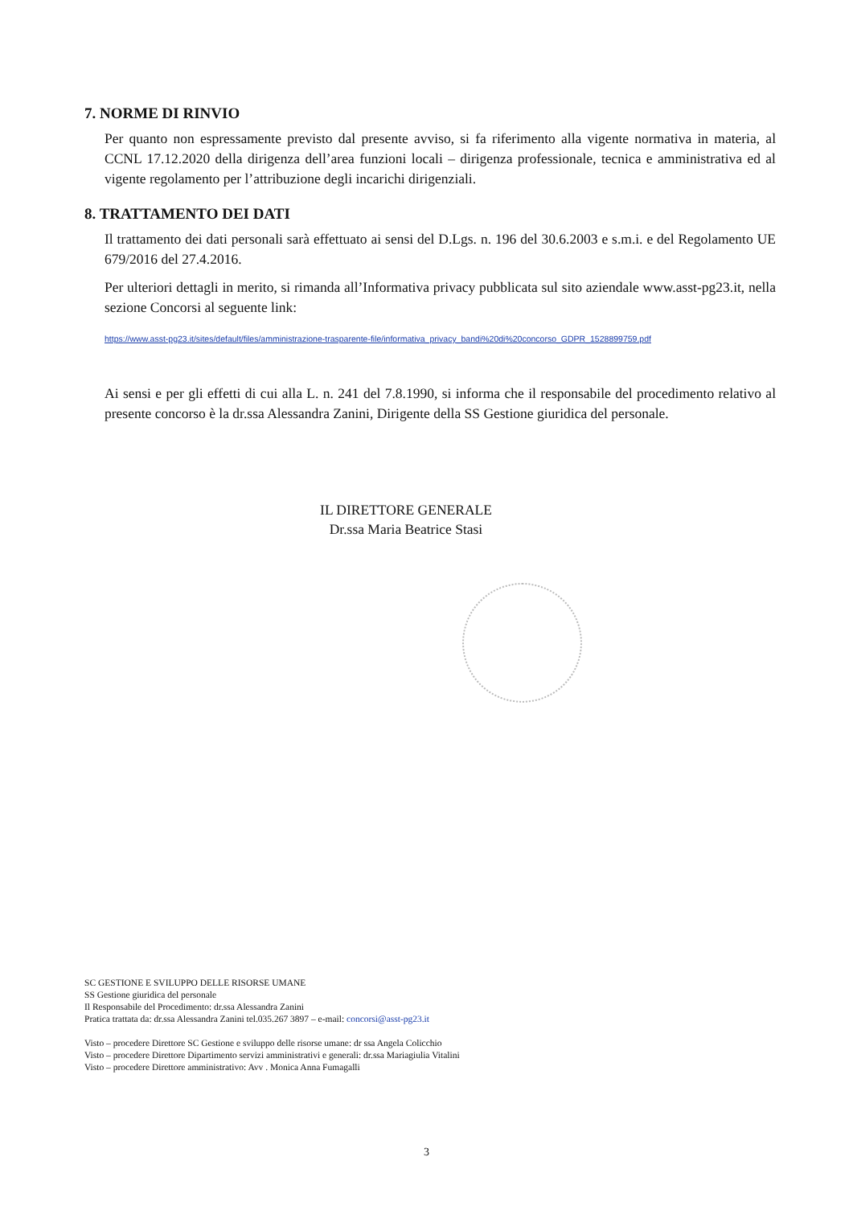7. NORME DI RINVIO
Per quanto non espressamente previsto dal presente avviso, si fa riferimento alla vigente normativa in materia, al CCNL 17.12.2020 della dirigenza dell’area funzioni locali – dirigenza professionale, tecnica e amministrativa ed al vigente regolamento per l’attribuzione degli incarichi dirigenziali.
8. TRATTAMENTO DEI DATI
Il trattamento dei dati personali sarà effettuato ai sensi del D.Lgs. n. 196 del 30.6.2003 e s.m.i. e del Regolamento UE 679/2016 del 27.4.2016.
Per ulteriori dettagli in merito, si rimanda all’Informativa privacy pubblicata sul sito aziendale www.asst-pg23.it, nella sezione Concorsi al seguente link:
https://www.asst-pg23.it/sites/default/files/amministrazione-trasparente-file/informativa_privacy_bandi%20di%20concorso_GDPR_1528899759.pdf
Ai sensi e per gli effetti di cui alla L. n. 241 del 7.8.1990, si informa che il responsabile del procedimento relativo al presente concorso è la dr.ssa Alessandra Zanini, Dirigente della SS Gestione giuridica del personale.
IL DIRETTORE GENERALE
Dr.ssa Maria Beatrice Stasi
SC GESTIONE E SVILUPPO DELLE RISORSE UMANE
SS Gestione giuridica del personale
Il Responsabile del Procedimento: dr.ssa Alessandra Zanini
Pratica trattata da: dr.ssa Alessandra Zanini tel.035.267 3897 – e-mail: concorsi@asst-pg23.it
Visto – procedere Direttore SC Gestione e sviluppo delle risorse umane: dr ssa Angela Colicchio
Visto – procedere Direttore Dipartimento servizi amministrativi e generali: dr.ssa Mariagiulia Vitalini
Visto – procedere Direttore amministrativo: Avv . Monica Anna Fumagalli
3